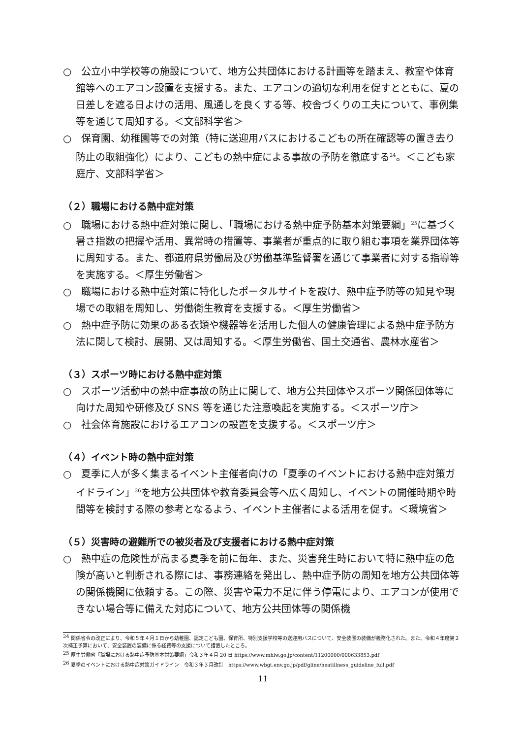○　公立小中学校等の施設について、地方公共団体における計画等を踏まえ、教室や体育館等へのエアコン設置を支援する。また、エアコンの適切な利用を促すとともに、夏の日差しを遮る日よけの活用、風通しを良くする等、校舎づくりの工夫について、事例集等を通じて周知する。＜文部科学省＞
○　保育園、幼稚園等での対策（特に送迎用バスにおけるこどもの所在確認等の置き去り防止の取組強化）により、こどもの熱中症による事故の予防を徹底する<sup>24</sup>。＜こども家庭庁、文部科学省＞
（２）職場における熱中症対策
○　職場における熱中症対策に関し、「職場における熱中症予防基本対策要綱」<sup>25</sup>に基づく暑さ指数の把握や活用、異常時の措置等、事業者が重点的に取り組む事項を業界団体等に周知する。また、都道府県労働局及び労働基準監督署を通じて事業者に対する指導等を実施する。＜厚生労働省＞
○　職場における熱中症対策に特化したポータルサイトを設け、熱中症予防等の知見や現場での取組を周知し、労働衛生教育を支援する。＜厚生労働省＞
○　熱中症予防に効果のある衣類や機器等を活用した個人の健康管理による熱中症予防方法に関して検討、展開、又は周知する。＜厚生労働省、国土交通省、農林水産省＞
（３）スポーツ時における熱中症対策
○　スポーツ活動中の熱中症事故の防止に関して、地方公共団体やスポーツ関係団体等に向けた周知や研修及び SNS 等を通じた注意喚起を実施する。＜スポーツ庁＞
○　社会体育施設におけるエアコンの設置を支援する。＜スポーツ庁＞
（４）イベント時の熱中症対策
○　夏季に人が多く集まるイベント主催者向けの「夏季のイベントにおける熱中症対策ガイドライン」<sup>26</sup>を地方公共団体や教育委員会等へ広く周知し、イベントの開催時期や時間等を検討する際の参考となるよう、イベント主催者による活用を促す。＜環境省＞
（５）災害時の避難所での被災者及び支援者における熱中症対策
○　熱中症の危険性が高まる夏季を前に毎年、また、災害発生時において特に熱中症の危険が高いと判断される際には、事務連絡を発出し、熱中症予防の周知を地方公共団体等の関係機関に依頼する。この際、災害や電力不足に伴う停電により、エアコンが使用できない場合等に備えた対応について、地方公共団体等の関係機
<sup>24</sup> 関係省令の改正により、令和５年４月１日から幼稚園、認定こども園、保育所、特別支援学校等の送迎用バスについて、安全装置の装備が義務化された。また、令和４年度第２次補正予算において、安全装置の装備に係る経費等の支援について措置したところ。
<sup>25</sup> 厚生労働省「職場における熱中症予防基本対策要綱」令和３年４月 20 日 https://www.mhlw.go.jp/content/11200000/000633853.pdf
<sup>26</sup> 夏季のイベントにおける熱中症対策ガイドライン　令和３年３月改訂　https://www.wbgt.env.go.jp/pdf/gline/heatillness_guideline_full.pdf
11